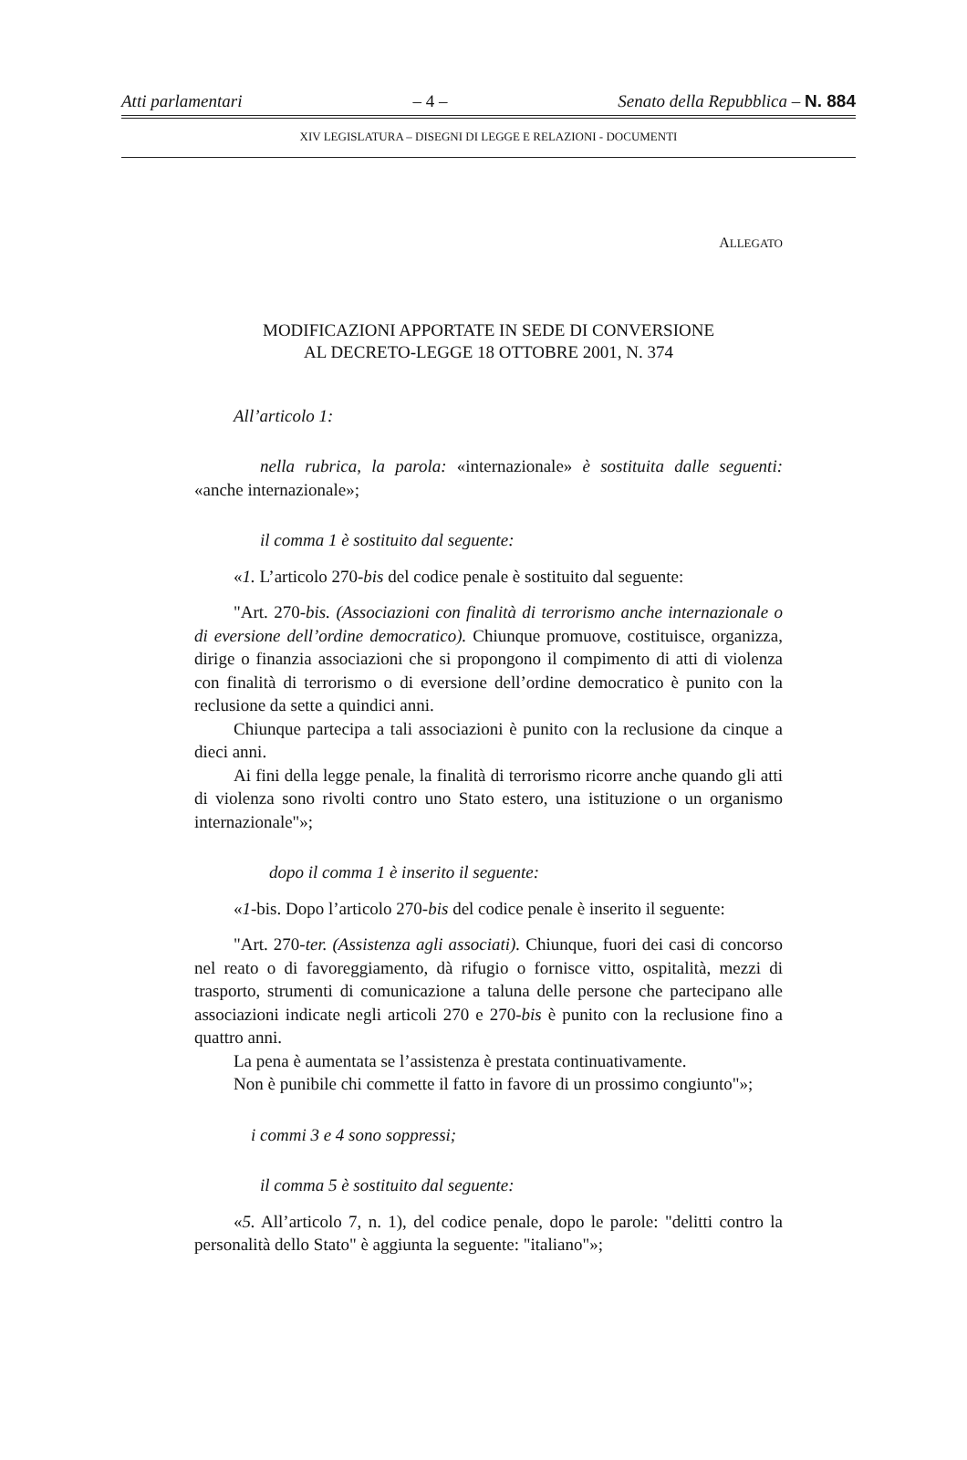Atti parlamentari – 4 – Senato della Repubblica – N. 884
XIV LEGISLATURA – DISEGNI DI LEGGE E RELAZIONI - DOCUMENTI
ALLEGATO
MODIFICAZIONI APPORTATE IN SEDE DI CONVERSIONE
AL DECRETO-LEGGE 18 OTTOBRE 2001, N. 374
All’articolo 1:
nella rubrica, la parola: «internazionale» è sostituita dalle seguenti: «anche internazionale»;
il comma 1 è sostituito dal seguente:
«1. L’articolo 270-bis del codice penale è sostituito dal seguente:
"Art. 270-bis. (Associazioni con finalità di terrorismo anche internazionale o di eversione dell’ordine democratico). Chiunque promuove, costituisce, organizza, dirige o finanzia associazioni che si propongono il compimento di atti di violenza con finalità di terrorismo o di eversione dell’ordine democratico è punito con la reclusione da sette a quindici anni.
Chiunque partecipa a tali associazioni è punito con la reclusione da cinque a dieci anni.
Ai fini della legge penale, la finalità di terrorismo ricorre anche quando gli atti di violenza sono rivolti contro uno Stato estero, una istituzione o un organismo internazionale"»;
dopo il comma 1 è inserito il seguente:
«1-bis. Dopo l’articolo 270-bis del codice penale è inserito il seguente:
"Art. 270-ter. (Assistenza agli associati). Chiunque, fuori dei casi di concorso nel reato o di favoreggiamento, dà rifugio o fornisce vitto, ospitalità, mezzi di trasporto, strumenti di comunicazione a taluna delle persone che partecipano alle associazioni indicate negli articoli 270 e 270-bis è punito con la reclusione fino a quattro anni.
La pena è aumentata se l’assistenza è prestata continuativamente.
Non è punibile chi commette il fatto in favore di un prossimo congiunto"»;
i commi 3 e 4 sono soppressi;
il comma 5 è sostituito dal seguente:
«5. All’articolo 7, n. 1), del codice penale, dopo le parole: "delitti contro la personalità dello Stato" è aggiunta la seguente: "italiano"»;